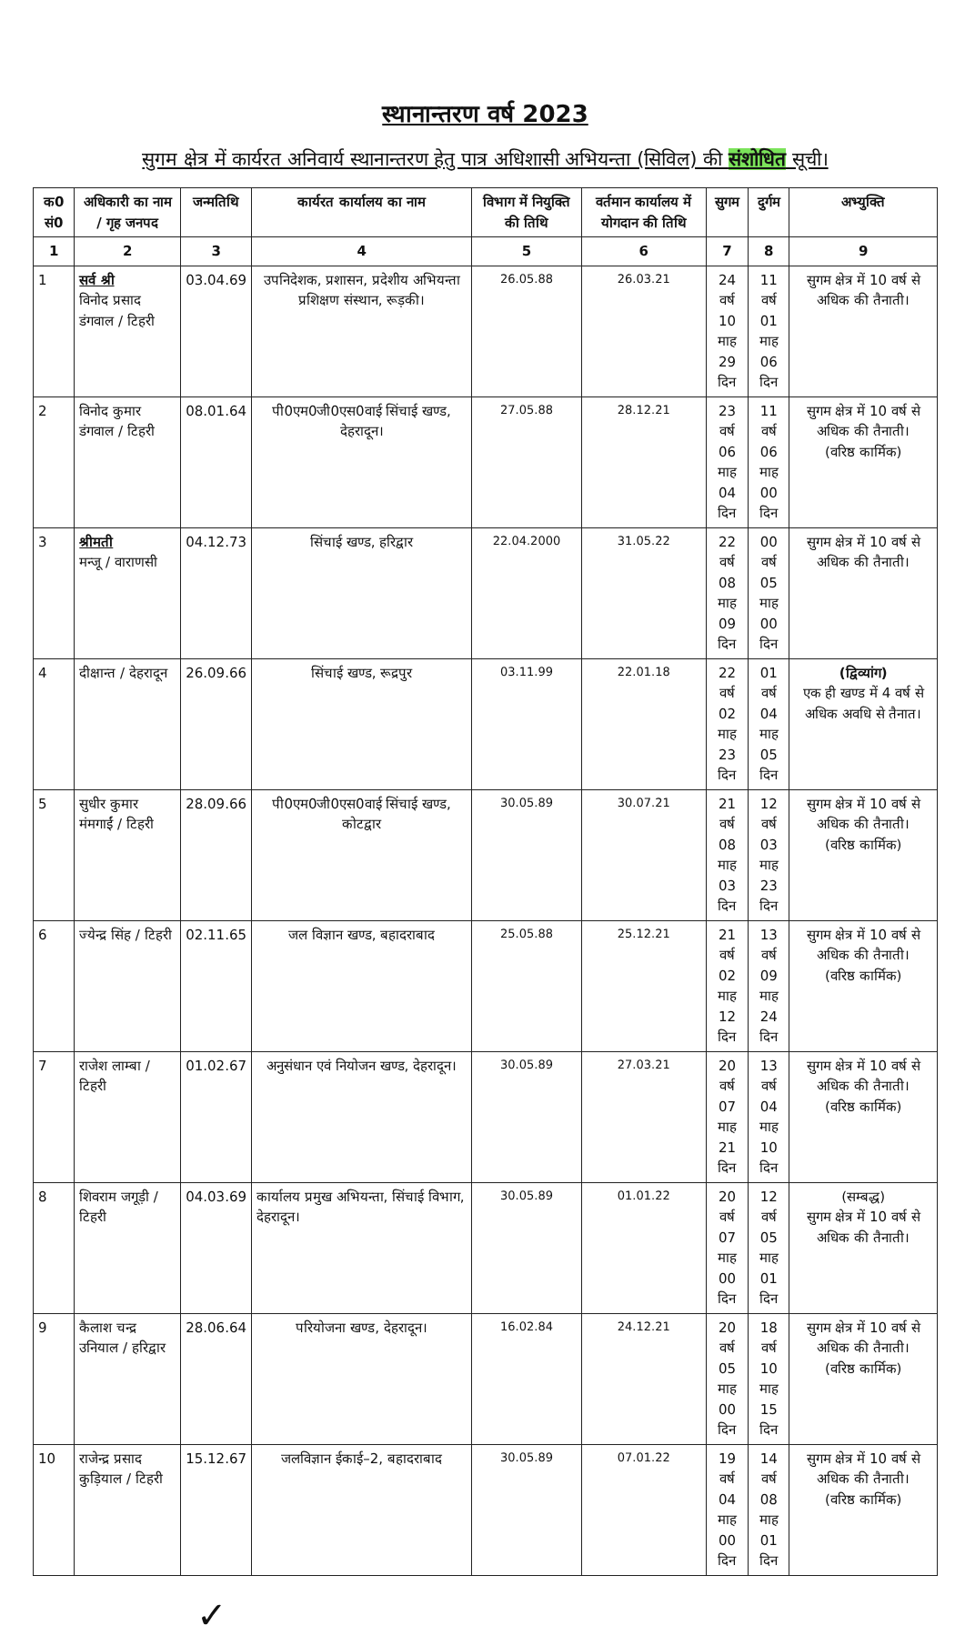स्थानान्तरण वर्ष 2023
सुगम क्षेत्र में कार्यरत अनिवार्य स्थानान्तरण हेतु पात्र अधिशासी अभियन्ता (सिविल) की संशोधित सूची।
| क0 सं0 | अधिकारी का नाम / गृह जनपद | जन्मतिथि | कार्यरत कार्यालय का नाम | विभाग में नियुक्ति की तिथि | वर्तमान कार्यालय में योगदान की तिथि | सुगम | दुर्गम | अभ्युक्ति |
| --- | --- | --- | --- | --- | --- | --- | --- | --- |
| 1 | 2 | 3 | 4 | 5 | 6 | 7 | 8 | 9 |
| 1 | सर्व श्री विनोद प्रसाद डंगवाल / टिहरी | 03.04.69 | उपनिदेशक, प्रशासन, प्रदेशीय अभियन्ता प्रशिक्षण संस्थान, रूड़की। | 26.05.88 | 26.03.21 | 24 वर्ष 10 माह 29 दिन | 11 वर्ष 01 माह 06 दिन | सुगम क्षेत्र में 10 वर्ष से अधिक की तैनाती। |
| 2 | विनोद कुमार डंगवाल / टिहरी | 08.01.64 | पी0एम0जी0एस0वाई सिंचाई खण्ड, देहरादून। | 27.05.88 | 28.12.21 | 23 वर्ष 06 माह 04 दिन | 11 वर्ष 06 माह 00 दिन | सुगम क्षेत्र में 10 वर्ष से अधिक की तैनाती। (वरिष्ठ कार्मिक) |
| 3 | श्रीमती मन्जू / वाराणसी | 04.12.73 | सिंचाई खण्ड, हरिद्वार | 22.04.2000 | 31.05.22 | 22 वर्ष 08 माह 09 दिन | 00 वर्ष 05 माह 00 दिन | सुगम क्षेत्र में 10 वर्ष से अधिक की तैनाती। |
| 4 | दीक्षान्त / देहरादून | 26.09.66 | सिंचाई खण्ड, रूद्रपुर | 03.11.99 | 22.01.18 | 22 वर्ष 02 माह 23 दिन | 01 वर्ष 04 माह 05 दिन | (द्विव्यांग) एक ही खण्ड में 4 वर्ष से अधिक अवधि से तैनात। |
| 5 | सुधीर कुमार मंमगाईं / टिहरी | 28.09.66 | पी0एम0जी0एस0वाई सिंचाई खण्ड, कोटद्वार | 30.05.89 | 30.07.21 | 21 वर्ष 08 माह 03 दिन | 12 वर्ष 03 माह 23 दिन | सुगम क्षेत्र में 10 वर्ष से अधिक की तैनाती। (वरिष्ठ कार्मिक) |
| 6 | ज्येन्द्र सिंह / टिहरी | 02.11.65 | जल विज्ञान खण्ड, बहादराबाद | 25.05.88 | 25.12.21 | 21 वर्ष 02 माह 12 दिन | 13 वर्ष 09 माह 24 दिन | सुगम क्षेत्र में 10 वर्ष से अधिक की तैनाती। (वरिष्ठ कार्मिक) |
| 7 | राजेश लाम्बा / टिहरी | 01.02.67 | अनुसंधान एवं नियोजन खण्ड, देहरादून। | 30.05.89 | 27.03.21 | 20 वर्ष 07 माह 21 दिन | 13 वर्ष 04 माह 10 दिन | सुगम क्षेत्र में 10 वर्ष से अधिक की तैनाती। (वरिष्ठ कार्मिक) |
| 8 | शिवराम जगूड़ी / टिहरी | 04.03.69 | कार्यालय प्रमुख अभियन्ता, सिंचाई विभाग, देहरादून। | 30.05.89 | 01.01.22 | 20 वर्ष 07 माह 00 दिन | 12 वर्ष 05 माह 01 दिन | (सम्बद्ध) सुगम क्षेत्र में 10 वर्ष से अधिक की तैनाती। |
| 9 | कैलाश चन्द्र उनियाल / हरिद्वार | 28.06.64 | परियोजना खण्ड, देहरादून। | 16.02.84 | 24.12.21 | 20 वर्ष 05 माह 00 दिन | 18 वर्ष 10 माह 15 दिन | सुगम क्षेत्र में 10 वर्ष से अधिक की तैनाती। (वरिष्ठ कार्मिक) |
| 10 | राजेन्द्र प्रसाद कुड़ियाल / टिहरी | 15.12.67 | जलविज्ञान ईकाई–2, बहादराबाद | 30.05.89 | 07.01.22 | 19 वर्ष 04 माह 00 दिन | 14 वर्ष 08 माह 01 दिन | सुगम क्षेत्र में 10 वर्ष से अधिक की तैनाती। (वरिष्ठ कार्मिक) |
✓